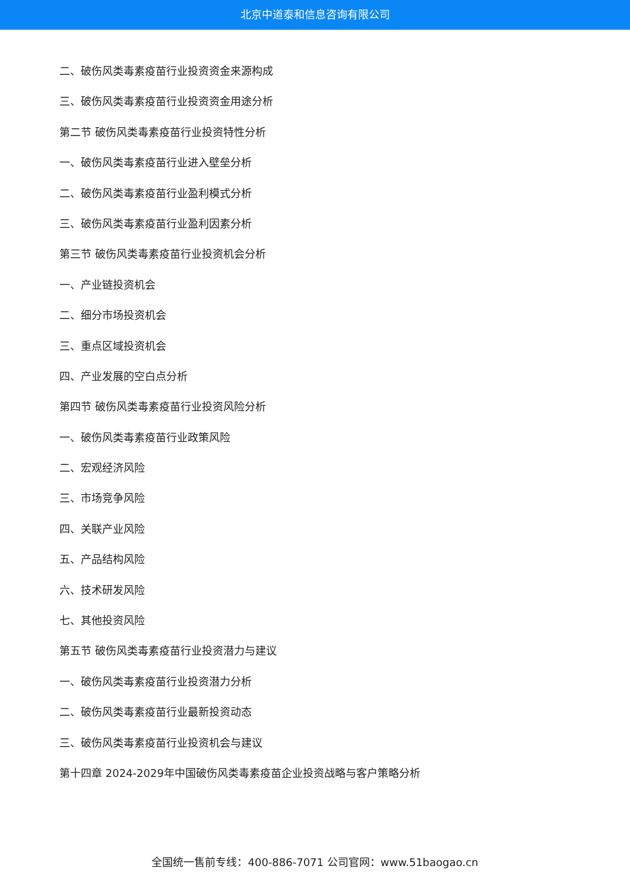北京中道泰和信息咨询有限公司
二、破伤风类毒素疫苗行业投资资金来源构成
三、破伤风类毒素疫苗行业投资资金用途分析
第二节 破伤风类毒素疫苗行业投资特性分析
一、破伤风类毒素疫苗行业进入壁垒分析
二、破伤风类毒素疫苗行业盈利模式分析
三、破伤风类毒素疫苗行业盈利因素分析
第三节 破伤风类毒素疫苗行业投资机会分析
一、产业链投资机会
二、细分市场投资机会
三、重点区域投资机会
四、产业发展的空白点分析
第四节 破伤风类毒素疫苗行业投资风险分析
一、破伤风类毒素疫苗行业政策风险
二、宏观经济风险
三、市场竞争风险
四、关联产业风险
五、产品结构风险
六、技术研发风险
七、其他投资风险
第五节 破伤风类毒素疫苗行业投资潜力与建议
一、破伤风类毒素疫苗行业投资潜力分析
二、破伤风类毒素疫苗行业最新投资动态
三、破伤风类毒素疫苗行业投资机会与建议
第十四章 2024-2029年中国破伤风类毒素疫苗企业投资战略与客户策略分析
全国统一售前专线：400-886-7071 公司官网：www.51baogao.cn